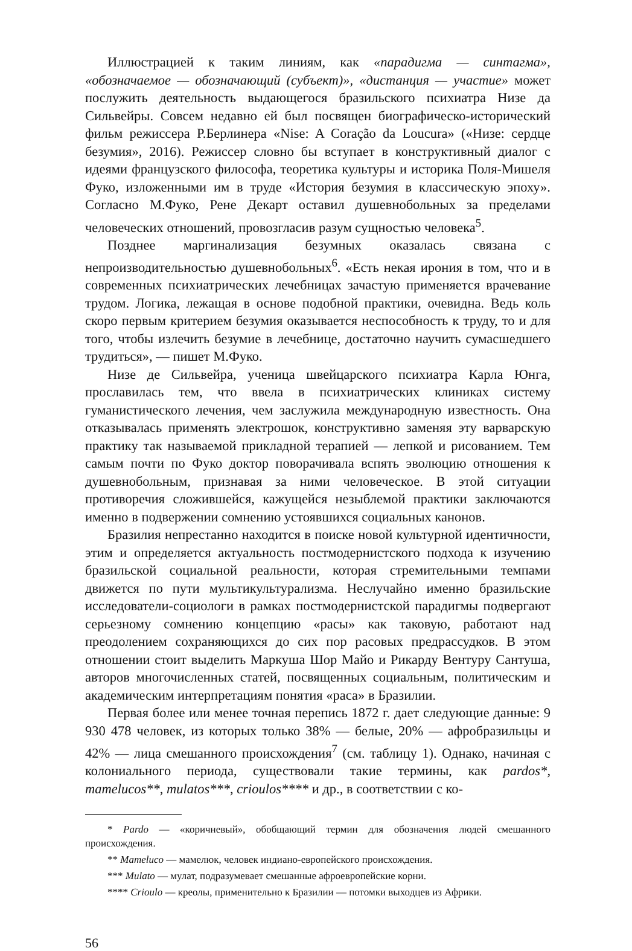Иллюстрацией к таким линиям, как «парадигма — синтагма», «обозначаемое — обозначающий (субъект)», «дистанция — участие» может послужить деятельность выдающегося бразильского психиатра Низе да Сильвейры. Совсем недавно ей был посвящен биографическо-исторический фильм режиссера Р.Берлинера «Nise: A Coração da Loucura» («Низе: сердце безумия», 2016). Режиссер словно бы вступает в конструктивный диалог с идеями французского философа, теоретика культуры и историка Поля-Мишеля Фуко, изложенными им в труде «История безумия в классическую эпоху». Согласно М.Фуко, Рене Декарт оставил душевнобольных за пределами человеческих отношений, провозгласив разум сущностью человека<sup>5</sup>.
Позднее маргинализация безумных оказалась связана с непроизводительностью душевнобольных<sup>6</sup>. «Есть некая ирония в том, что и в современных психиатрических лечебницах зачастую применяется врачевание трудом. Логика, лежащая в основе подобной практики, очевидна. Ведь коль скоро первым критерием безумия оказывается неспособность к труду, то и для того, чтобы излечить безумие в лечебнице, достаточно научить сумасшедшего трудиться», — пишет М.Фуко.
Низе де Сильвейра, ученица швейцарского психиатра Карла Юнга, прославилась тем, что ввела в психиатрических клиниках систему гуманистического лечения, чем заслужила международную известность. Она отказывалась применять электрошок, конструктивно заменяя эту варварскую практику так называемой прикладной терапией — лепкой и рисованием. Тем самым почти по Фуко доктор поворачивала вспять эволюцию отношения к душевнобольным, признавая за ними человеческое. В этой ситуации противоречия сложившейся, кажущейся незыблемой практики заключаются именно в подвержении сомнению устоявшихся социальных канонов.
Бразилия непрестанно находится в поиске новой культурной идентичности, этим и определяется актуальность постмодернистского подхода к изучению бразильской социальной реальности, которая стремительными темпами движется по пути мультикультурализма. Неслучайно именно бразильские исследователи-социологи в рамках постмодернистской парадигмы подвергают серьезному сомнению концепцию «расы» как таковую, работают над преодолением сохраняющихся до сих пор расовых предрассудков. В этом отношении стоит выделить Маркуша Шор Майо и Рикарду Вентуру Сантуша, авторов многочисленных статей, посвященных социальным, политическим и академическим интерпретациям понятия «раса» в Бразилии.
Первая более или менее точная перепись 1872 г. дает следующие данные: 9 930 478 человек, из которых только 38% — белые, 20% — афробразильцы и 42% — лица смешанного происхождения<sup>7</sup> (см. таблицу 1). Однако, начиная с колониального периода, существовали такие термины, как pardos*, mamelucos**, mulatos***, crioulos**** и др., в соответствии с ко-
* Pardo — «коричневый», обобщающий термин для обозначения людей смешанного происхождения.
** Mameluco — мамелюк, человек индиано-европейского происхождения.
*** Mulato — мулат, подразумевает смешанные афроевропейские корни.
**** Crioulo — креолы, применительно к Бразилии — потомки выходцев из Африки.
56